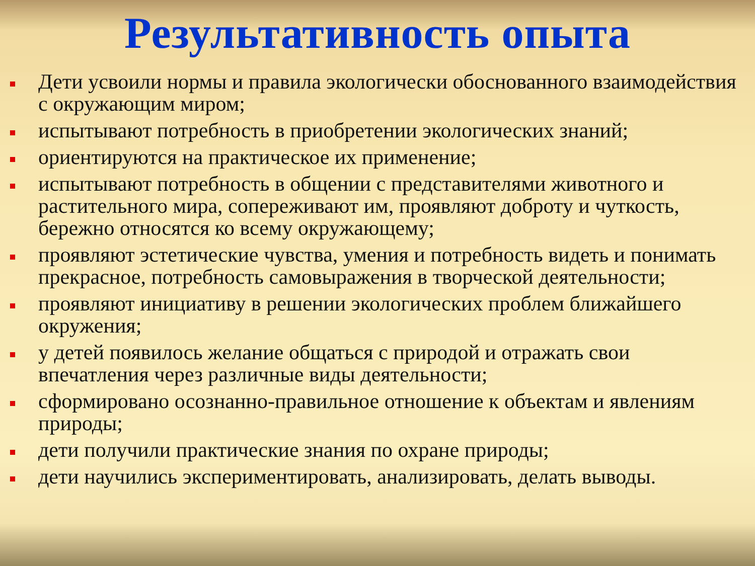Результативность опыта
Дети усвоили нормы и правила экологически обоснованного взаимодействия с окружающим миром;
испытывают потребность в приобретении экологических знаний;
ориентируются на практическое их применение;
испытывают потребность в общении с представителями животного и растительного мира, сопереживают им, проявляют доброту и чуткость, бережно относятся ко всему окружающему;
проявляют эстетические чувства, умения и потребность видеть и понимать прекрасное, потребность самовыражения в творческой деятельности;
проявляют инициативу в решении экологических проблем ближайшего окружения;
у детей появилось желание общаться с природой и отражать свои впечатления через различные виды деятельности;
сформировано осознанно-правильное отношение к объектам и явлениям природы;
дети получили практические знания по охране природы;
дети научились экспериментировать, анализировать, делать выводы.